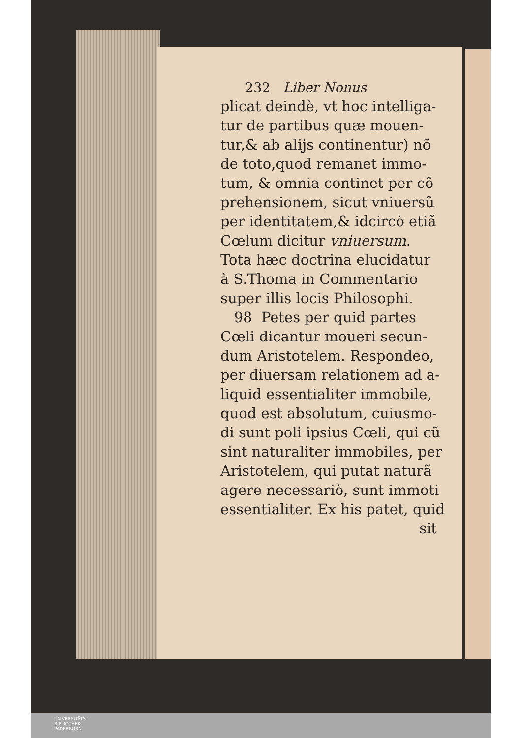232 Liber Nonus
plicat deindè, vt hoc intelliga-
tur de partibus quæ mouen-
tur,& ab alijs continentur) nõ
de toto,quod remanet immo-
tum, & omnia continet per cõ
prehensionem, sicut vniuersũ
per identitatem,& idcircò etiã
Cœlum dicitur vniuersum.
Tota hæc doctrina elucidatur
à S.Thoma in Commentario
super illis locis Philosophi.
98 Petes per quid partes
Cœli dicantur moueri secun-
dum Aristotelem. Respondeo,
per diuersam relationem ad a-
liquid essentialiter immobile,
quod est absolutum, cuiusmo-
di sunt poli ipsius Cœli, qui cũ
sint naturaliter immobiles, per
Aristotelem, qui putat naturã
agere necessariò, sunt immoti
essentialiter. Ex his patet, quid
sit
UNIVERSITÄTS-
BIBLIOTHEK
PADERBORN